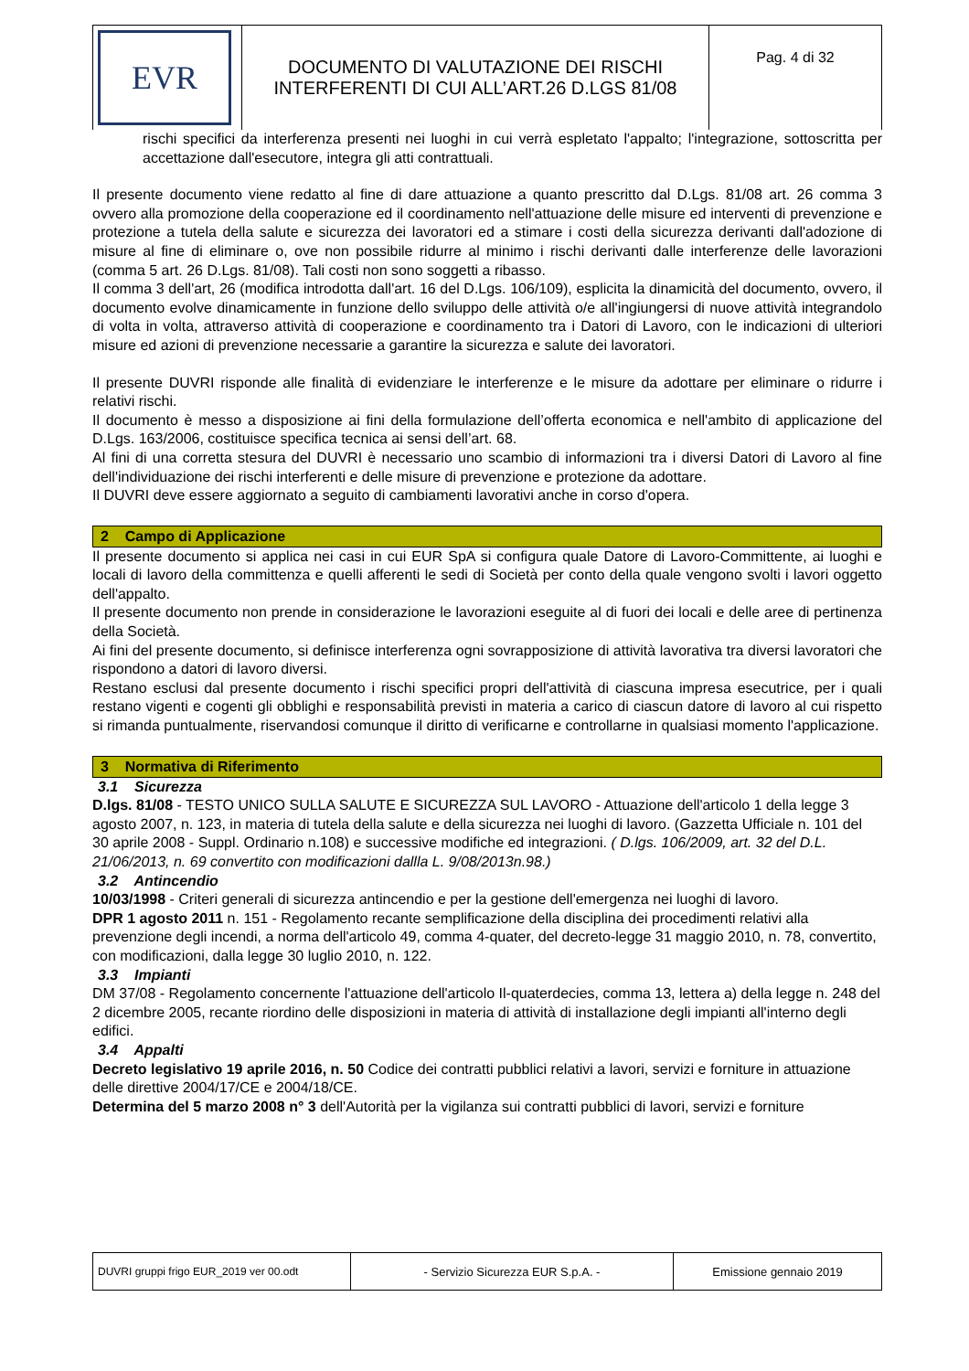| EVR | DOCUMENTO DI VALUTAZIONE DEI RISCHI INTERFERENTI DI CUI ALL’ART.26 D.LGS 81/08 | Pag. 4 di 32 |
rischi specifici da interferenza presenti nei luoghi in cui verrà espletato l'appalto; l'integrazione, sottoscritta per accettazione dall'esecutore, integra gli atti contrattuali.
Il presente documento viene redatto al fine di dare attuazione a quanto prescritto dal D.Lgs. 81/08 art. 26 comma 3 ovvero alla promozione della cooperazione ed il coordinamento nell'attuazione delle misure ed interventi di prevenzione e protezione a tutela della salute e sicurezza dei lavoratori ed a stimare i costi della sicurezza derivanti dall'adozione di misure al fine di eliminare o, ove non possibile ridurre al minimo i rischi derivanti dalle interferenze delle lavorazioni (comma 5 art. 26 D.Lgs. 81/08). Tali costi non sono soggetti a ribasso.
Il comma 3 dell'art, 26 (modifica introdotta dall'art. 16 del D.Lgs. 106/109), esplicita la dinamicità del documento, ovvero, il documento evolve dinamicamente in funzione dello sviluppo delle attività o/e all'ingiungersi di nuove attività integrandolo di volta in volta, attraverso attività di cooperazione e coordinamento tra i Datori di Lavoro, con le indicazioni di ulteriori misure ed azioni di prevenzione necessarie a garantire la sicurezza e salute dei lavoratori.
Il presente DUVRI risponde alle finalità di evidenziare le interferenze e le misure da adottare per eliminare o ridurre i relativi rischi.
Il documento è messo a disposizione ai fini della formulazione dell’offerta economica e nell'ambito di applicazione del D.Lgs. 163/2006, costituisce specifica tecnica ai sensi dell’art. 68.
Al fini di una corretta stesura del DUVRI è necessario uno scambio di informazioni tra i diversi Datori di Lavoro al fine dell'individuazione dei rischi interferenti e delle misure di prevenzione e protezione da adottare.
Il DUVRI deve essere aggiornato a seguito di cambiamenti lavorativi anche in corso d'opera.
2 Campo di Applicazione
Il presente documento si applica nei casi in cui EUR SpA si configura quale Datore di Lavoro-Committente, ai luoghi e locali di lavoro della committenza e quelli afferenti le sedi di Società per conto della quale vengono svolti i lavori oggetto dell'appalto.
Il presente documento non prende in considerazione le lavorazioni eseguite al di fuori dei locali e delle aree di pertinenza della Società.
Ai fini del presente documento, si definisce interferenza ogni sovrapposizione di attività lavorativa tra diversi lavoratori che rispondono a datori di lavoro diversi.
Restano esclusi dal presente documento i rischi specifici propri dell'attività di ciascuna impresa esecutrice, per i quali restano vigenti e cogenti gli obblighi e responsabilità previsti in materia a carico di ciascun datore di lavoro al cui rispetto si rimanda puntualmente, riservandosi comunque il diritto di verificarne e controllarne in qualsiasi momento l'applicazione.
3 Normativa di Riferimento
3.1 Sicurezza
D.lgs. 81/08 - TESTO UNICO SULLA SALUTE E SICUREZZA SUL LAVORO - Attuazione dell'articolo 1 della legge 3 agosto 2007, n. 123, in materia di tutela della salute e della sicurezza nei luoghi di lavoro. (Gazzetta Ufficiale n. 101 del 30 aprile 2008 - Suppl. Ordinario n.108) e successive modifiche ed integrazioni. ( D.lgs. 106/2009, art. 32 del D.L. 21/06/2013, n. 69 convertito con modificazioni dallla L. 9/08/2013n.98.)
3.2 Antincendio
10/03/1998 - Criteri generali di sicurezza antincendio e per la gestione dell'emergenza nei luoghi di lavoro.
DPR 1 agosto 2011 n. 151 - Regolamento recante semplificazione della disciplina dei procedimenti relativi alla prevenzione degli incendi, a norma dell'articolo 49, comma 4-quater, del decreto-legge 31 maggio 2010, n. 78, convertito, con modificazioni, dalla legge 30 luglio 2010, n. 122.
3.3 Impianti
DM 37/08 - Regolamento concernente l'attuazione dell'articolo Il-quaterdecies, comma 13, lettera a) della legge n. 248 del 2 dicembre 2005, recante riordino delle disposizioni in materia di attività di installazione degli impianti all'interno degli edifici.
3.4 Appalti
Decreto legislativo 19 aprile 2016, n. 50 Codice dei contratti pubblici relativi a lavori, servizi e forniture in attuazione delle direttive 2004/17/CE e 2004/18/CE.
Determina del 5 marzo 2008 n° 3 dell'Autorità per la vigilanza sui contratti pubblici di lavori, servizi e forniture
| DUVRI gruppi frigo EUR_2019 ver 00.odt | - Servizio Sicurezza EUR S.p.A. - | Emissione gennaio 2019 |